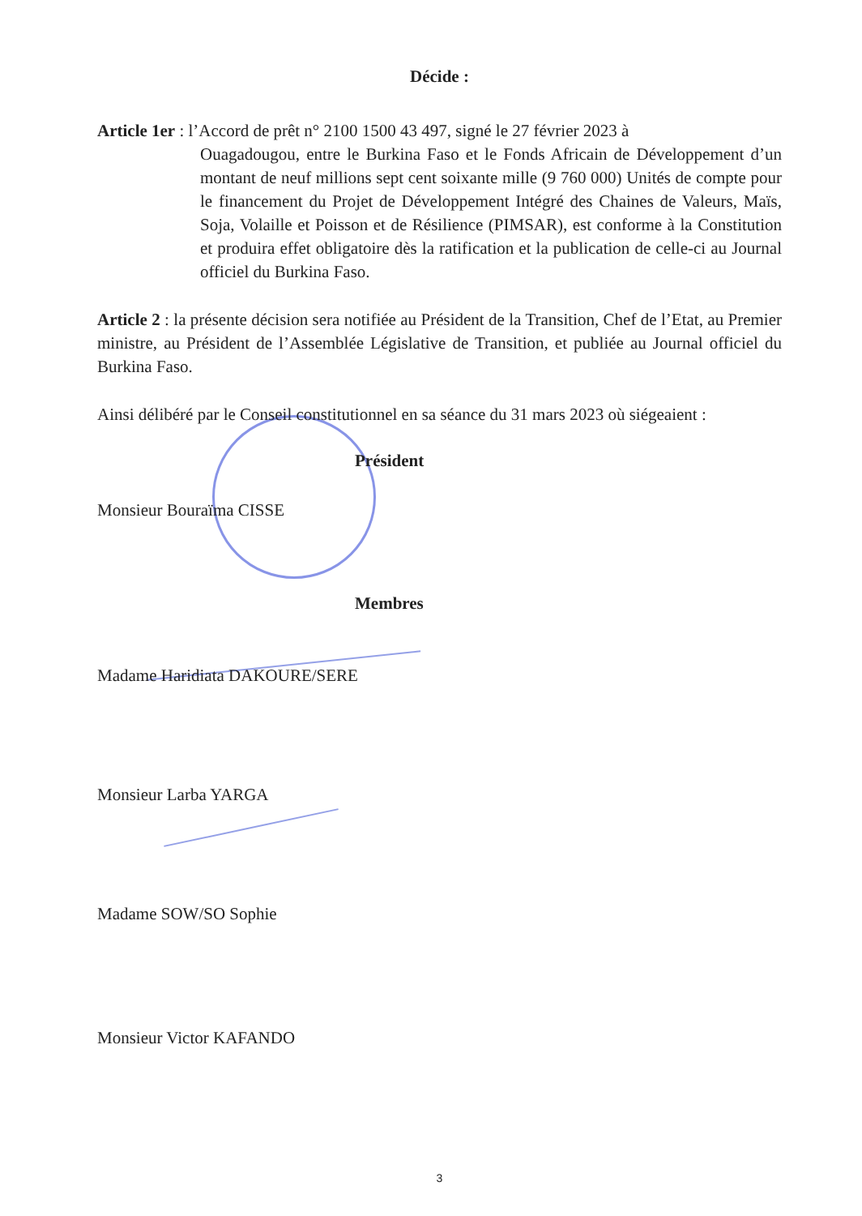Décide :
Article 1er : l’Accord de prêt n° 2100 1500 43 497, signé le 27 février 2023 à
Ouagadougou, entre le Burkina Faso et le Fonds Africain de Développement d’un montant de neuf millions sept cent soixante mille (9 760 000) Unités de compte pour le financement du Projet de Développement Intégré des Chaines de Valeurs, Maïs, Soja, Volaille et Poisson et de Résilience (PIMSAR), est conforme à la Constitution et produira effet obligatoire dès la ratification et la publication de celle-ci au Journal officiel du Burkina Faso.
Article 2 : la présente décision sera notifiée au Président de la Transition, Chef de l’Etat, au Premier ministre, au Président de l’Assemblée Législative de Transition, et publiée au Journal officiel du Burkina Faso.
Ainsi délibéré par le Conseil constitutionnel en sa séance du 31 mars 2023 où siégeaient :
Président
Monsieur Bouraïma CISSE
Membres
Madame Haridiata DAKOURE/SERE
Monsieur Larba YARGA
Madame SOW/SO Sophie
Monsieur Victor KAFANDO
3